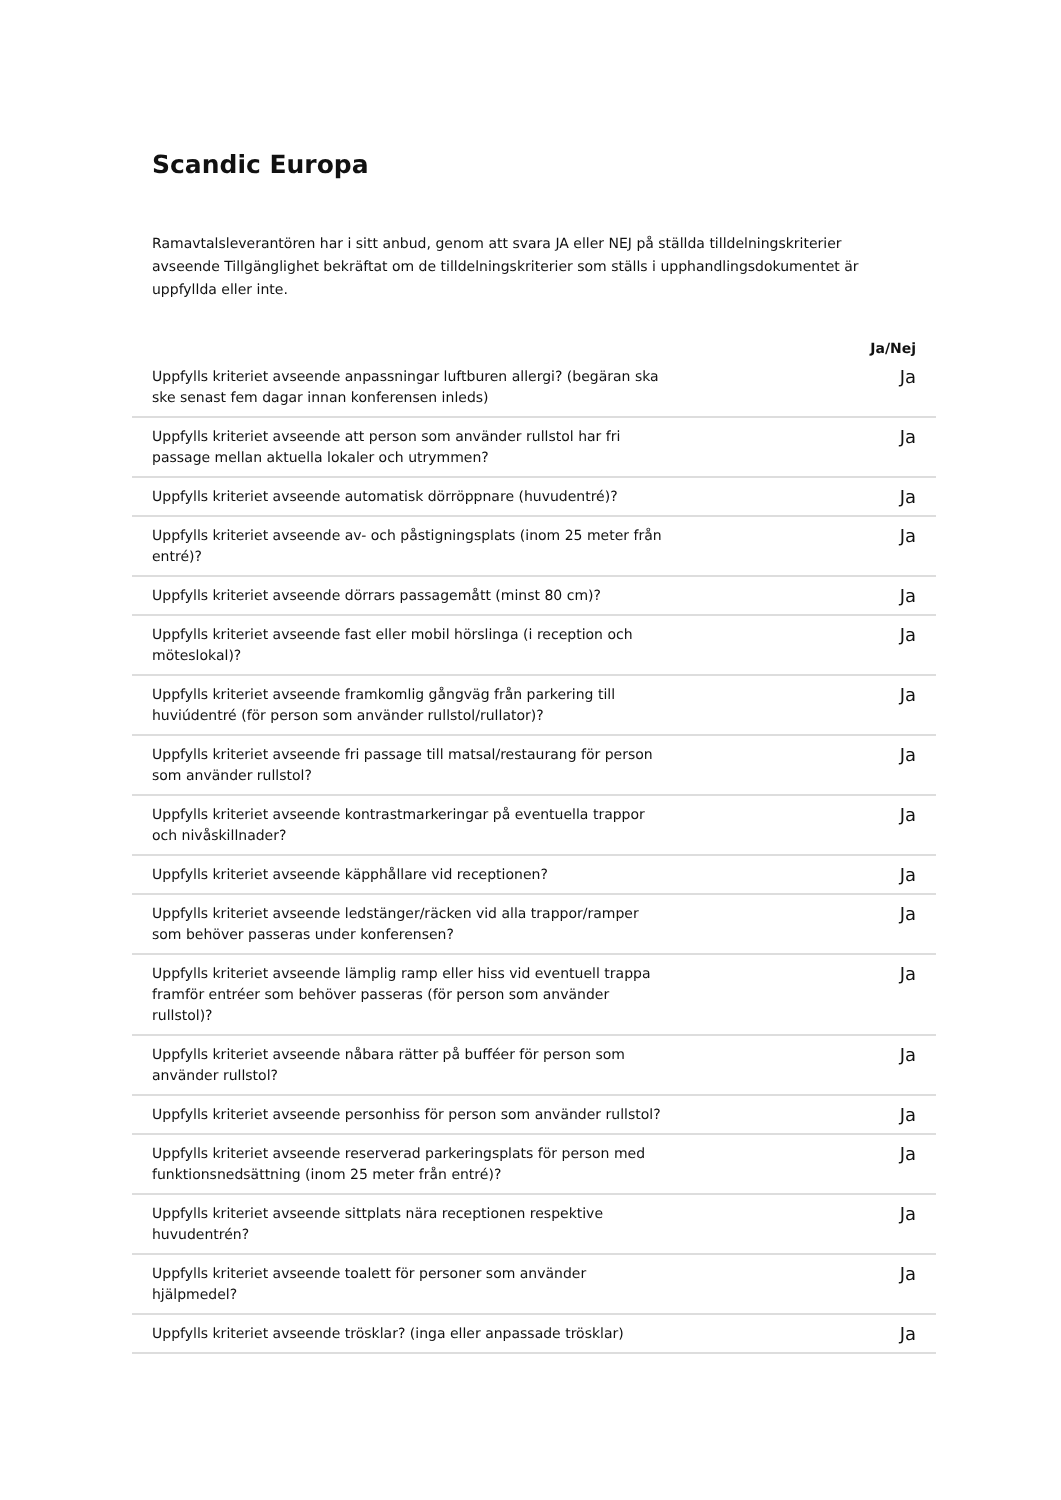Scandic Europa
Ramavtalsleverantören har i sitt anbud, genom att svara JA eller NEJ på ställda tilldelningskriterier avseende Tillgänglighet bekräftat om de tilldelningskriterier som ställs i upphandlingsdokumentet är uppfyllda eller inte.
| | | Ja/Nej |
| --- | --- | --- |
| Uppfylls kriteriet avseende anpassningar luftburen allergi? (begäran ska ske senast fem dagar innan konferensen inleds) | | Ja |
| Uppfylls kriteriet avseende att person som använder rullstol har fri passage mellan aktuella lokaler och utrymmen? | | Ja |
| Uppfylls kriteriet avseende automatisk dörröppnare (huvudentré)? | | Ja |
| Uppfylls kriteriet avseende av- och påstigningsplats (inom 25 meter från entré)? | | Ja |
| Uppfylls kriteriet avseende dörrars passagemått (minst 80 cm)? | | Ja |
| Uppfylls kriteriet avseende fast eller mobil hörslinga (i reception och möteslokal)? | | Ja |
| Uppfylls kriteriet avseende framkomlig gångväg från parkering till huviúdentré (för person som använder rullstol/rullator)? | | Ja |
| Uppfylls kriteriet avseende fri passage till matsal/restaurang för person som använder rullstol? | | Ja |
| Uppfylls kriteriet avseende kontrastmarkeringar på eventuella trappor och nivåskillnader? | | Ja |
| Uppfylls kriteriet avseende käpphållare vid receptionen? | | Ja |
| Uppfylls kriteriet avseende ledstänger/räcken vid alla trappor/ramper som behöver passeras under konferensen? | | Ja |
| Uppfylls kriteriet avseende lämplig ramp eller hiss vid eventuell trappa framför entréer som behöver passeras (för person som använder rullstol)? | | Ja |
| Uppfylls kriteriet avseende nåbara rätter på bufféer för person som använder rullstol? | | Ja |
| Uppfylls kriteriet avseende personhiss för person som använder rullstol? | | Ja |
| Uppfylls kriteriet avseende reserverad parkeringsplats för person med funktionsnedsättning (inom 25 meter från entré)? | | Ja |
| Uppfylls kriteriet avseende sittplats nära receptionen respektive huvudentrén? | | Ja |
| Uppfylls kriteriet avseende toalett för personer som använder hjälpmedel? | | Ja |
| Uppfylls kriteriet avseende trösklar? (inga eller anpassade trösklar) | | Ja |